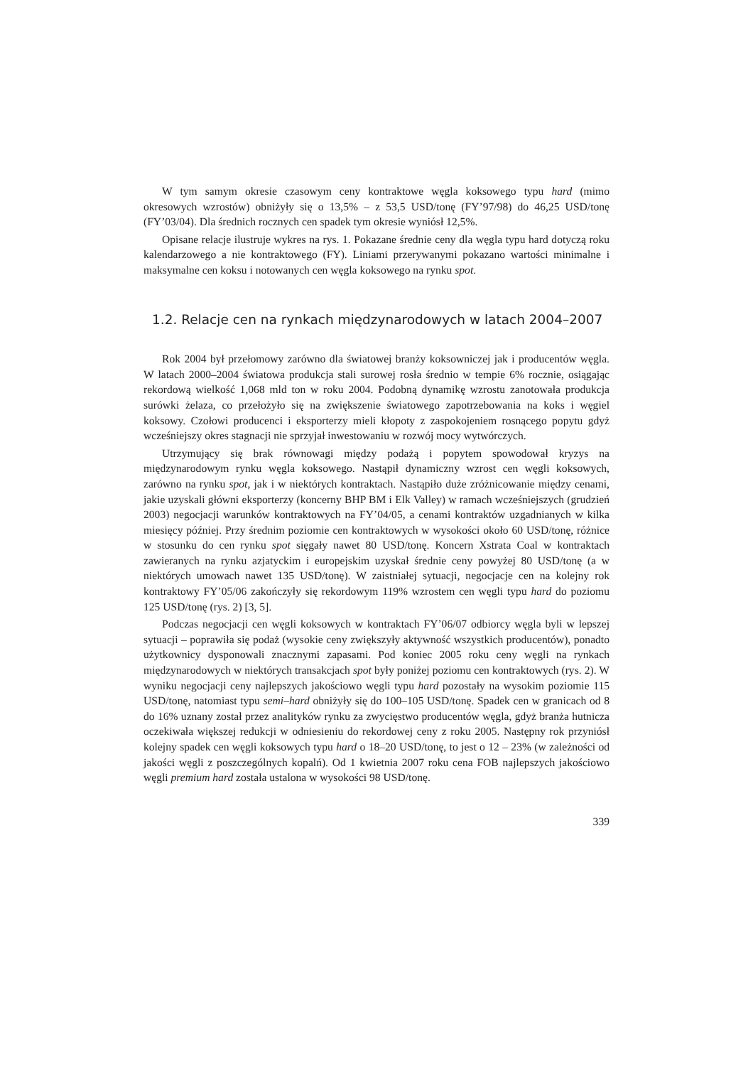W tym samym okresie czasowym ceny kontraktowe węgla koksowego typu hard (mimo okresowych wzrostów) obniżyły się o 13,5% – z 53,5 USD/tonę (FY’97/98) do 46,25 USD/tonę (FY’03/04). Dla średnich rocznych cen spadek tym okresie wyniósł 12,5%.
Opisane relacje ilustruje wykres na rys. 1. Pokazane średnie ceny dla węgla typu hard dotyczą roku kalendarzowego a nie kontraktowego (FY). Liniami przerywanymi pokazano wartości minimalne i maksymalne cen koksu i notowanych cen węgla koksowego na rynku spot.
1.2. Relacje cen na rynkach międzynarodowych w latach 2004–2007
Rok 2004 był przełomowy zarówno dla światowej branży koksowniczej jak i producentów węgla. W latach 2000–2004 światowa produkcja stali surowej rosła średnio w tempie 6% rocznie, osiągając rekordową wielkość 1,068 mld ton w roku 2004. Podobną dynamikę wzrostu zanotowała produkcja surówki żelaza, co przełożyło się na zwiększenie światowego zapotrzebowania na koks i węgiel koksowy. Czołowi producenci i eksporterzy mieli kłopoty z zaspokojeniem rosnącego popytu gdyż wcześniejszy okres stagnacji nie sprzyjał inwestowaniu w rozwój mocy wytwórczych.
Utrzymujący się brak równowagi między podażą i popytem spowodował kryzys na międzynarodowym rynku węgla koksowego. Nastąpił dynamiczny wzrost cen węgli koksowych, zarówno na rynku spot, jak i w niektórych kontraktach. Nastąpiło duże zróżnicowanie między cenami, jakie uzyskali główni eksporterzy (koncerny BHP BM i Elk Valley) w ramach wcześniejszych (grudzień 2003) negocjacji warunków kontraktowych na FY’04/05, a cenami kontraktów uzgadnianych w kilka miesięcy później. Przy średnim poziomie cen kontraktowych w wysokości około 60 USD/tonę, różnice w stosunku do cen rynku spot sięgały nawet 80 USD/tonę. Koncern Xstrata Coal w kontraktach zawieranych na rynku azjatyckim i europejskim uzyskał średnie ceny powyżej 80 USD/tonę (a w niektórych umowach nawet 135 USD/tonę). W zaistniałej sytuacji, negocjacje cen na kolejny rok kontraktowy FY’05/06 zakończyły się rekordowym 119% wzrostem cen węgli typu hard do poziomu 125 USD/tonę (rys. 2) [3, 5].
Podczas negocjacji cen węgli koksowych w kontraktach FY’06/07 odbiorcy węgla byli w lepszej sytuacji – poprawiła się podaż (wysokie ceny zwiększyły aktywność wszystkich producentów), ponadto użytkownicy dysponowali znacznymi zapasami. Pod koniec 2005 roku ceny węgli na rynkach międzynarodowych w niektórych transakcjach spot były poniżej poziomu cen kontraktowych (rys. 2). W wyniku negocjacji ceny najlepszych jakościowo węgli typu hard pozostały na wysokim poziomie 115 USD/tonę, natomiast typu semi–hard obniżyły się do 100–105 USD/tonę. Spadek cen w granicach od 8 do 16% uznany został przez analityków rynku za zwycięstwo producentów węgla, gdyż branża hutnicza oczekiwała większej redukcji w odniesieniu do rekordowej ceny z roku 2005. Następny rok przyniósł kolejny spadek cen węgli koksowych typu hard o 18–20 USD/tonę, to jest o 12 – 23% (w zależności od jakości węgli z poszczególnych kopalń). Od 1 kwietnia 2007 roku cena FOB najlepszych jakościowo węgli premium hard została ustalona w wysokości 98 USD/tonę.
339